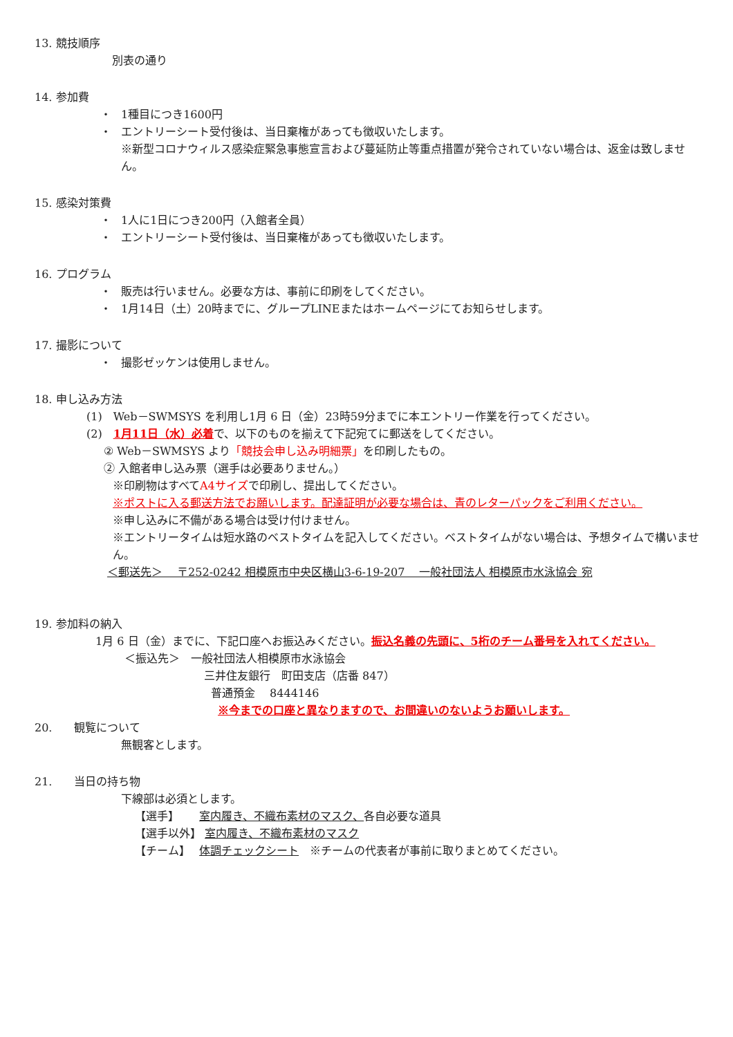13. 競技順序
別表の通り
14. 参加費
・ 1種目につき1600円
・ エントリーシート受付後は、当日棄権があっても徴収いたします。
※新型コロナウィルス感染症緊急事態宣言および蔓延防止等重点措置が発令されていない場合は、返金は致しません。
15. 感染対策費
・ 1人に1日につき200円（入館者全員）
・ エントリーシート受付後は、当日棄権があっても徴収いたします。
16. プログラム
・ 販売は行いません。必要な方は、事前に印刷をしてください。
・ 1月14日（土）20時までに、グループLINEまたはホームページにてお知らせします。
17. 撮影について
・ 撮影ゼッケンは使用しません。
18. 申し込み方法
(1)　Web－SWMSYS を利用し1月 6 日（金）23時59分までに本エントリー作業を行ってください。
(2)　1月11日（水）必着で、以下のものを揃えて下記宛てに郵送をしてください。
② Web－SWMSYS より「競技会申し込み明細票」を印刷したもの。
② 入館者申し込み票（選手は必要ありません。）
※印刷物はすべてA4サイズで印刷し、提出してください。
※ポストに入る郵送方法でお願いします。配達証明が必要な場合は、青のレターパックをご利用ください。
※申し込みに不備がある場合は受け付けません。
※エントリータイムは短水路のベストタイムを記入してください。ベストタイムがない場合は、予想タイムで構いません。
＜郵送先＞　 〒252-0242 相模原市中央区横山3-6-19-207 　一般社団法人 相模原市水泳協会 宛
19. 参加料の納入
1月 6 日（金）までに、下記口座へお振込みください。振込名義の先頭に、5桁のチーム番号を入れてください。
＜振込先＞　一般社団法人相模原市水泳協会
三井住友銀行　町田支店（店番 847）
普通預金　 8444146
※今までの口座と異なりますので、お間違いのないようお願いします。
20.　　観覧について
無観客とします。
21.　　当日の持ち物
下線部は必須とします。
【選手】　　 室内履き、不織布素材のマスク、各自必要な道具
【選手以外】 室内履き、不織布素材のマスク
【チーム】　 体調チェックシート　※チームの代表者が事前に取りまとめてください。